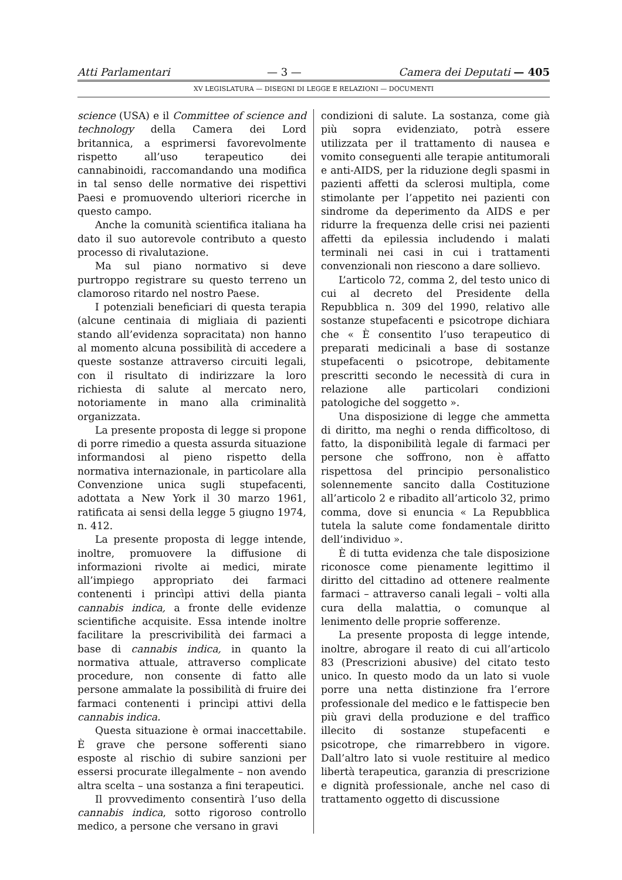Atti Parlamentari — 3 — Camera dei Deputati — 405
XV LEGISLATURA — DISEGNI DI LEGGE E RELAZIONI — DOCUMENTI
science (USA) e il Committee of science and technology della Camera dei Lord britannica, a esprimersi favorevolmente rispetto all’uso terapeutico dei cannabinoidi, raccomandando una modifica in tal senso delle normative dei rispettivi Paesi e promuovendo ulteriori ricerche in questo campo.
Anche la comunità scientifica italiana ha dato il suo autorevole contributo a questo processo di rivalutazione.
Ma sul piano normativo si deve purtroppo registrare su questo terreno un clamoroso ritardo nel nostro Paese.
I potenziali beneficiari di questa terapia (alcune centinaia di migliaia di pazienti stando all’evidenza sopracitata) non hanno al momento alcuna possibilità di accedere a queste sostanze attraverso circuiti legali, con il risultato di indirizzare la loro richiesta di salute al mercato nero, notoriamente in mano alla criminalità organizzata.
La presente proposta di legge si propone di porre rimedio a questa assurda situazione informandosi al pieno rispetto della normativa internazionale, in particolare alla Convenzione unica sugli stupefacenti, adottata a New York il 30 marzo 1961, ratificata ai sensi della legge 5 giugno 1974, n. 412.
La presente proposta di legge intende, inoltre, promuovere la diffusione di informazioni rivolte ai medici, mirate all’impiego appropriato dei farmaci contenenti i princìpi attivi della pianta cannabis indica, a fronte delle evidenze scientifiche acquisite. Essa intende inoltre facilitare la prescrivibilità dei farmaci a base di cannabis indica, in quanto la normativa attuale, attraverso complicate procedure, non consente di fatto alle persone ammalate la possibilità di fruire dei farmaci contenenti i princìpi attivi della cannabis indica.
Questa situazione è ormai inaccettabile. È grave che persone sofferenti siano esposte al rischio di subire sanzioni per essersi procurate illegalmente – non avendo altra scelta – una sostanza a fini terapeutici.
Il provvedimento consentirà l’uso della cannabis indica, sotto rigoroso controllo medico, a persone che versano in gravi
condizioni di salute. La sostanza, come già più sopra evidenziato, potrà essere utilizzata per il trattamento di nausea e vomito conseguenti alle terapie antitumorali e anti-AIDS, per la riduzione degli spasmi in pazienti affetti da sclerosi multipla, come stimolante per l’appetito nei pazienti con sindrome da deperimento da AIDS e per ridurre la frequenza delle crisi nei pazienti affetti da epilessia includendo i malati terminali nei casi in cui i trattamenti convenzionali non riescono a dare sollievo.
L’articolo 72, comma 2, del testo unico di cui al decreto del Presidente della Repubblica n. 309 del 1990, relativo alle sostanze stupefacenti e psicotrope dichiara che « È consentito l’uso terapeutico di preparati medicinali a base di sostanze stupefacenti o psicotrope, debitamente prescritti secondo le necessità di cura in relazione alle particolari condizioni patologiche del soggetto ».
Una disposizione di legge che ammetta di diritto, ma neghi o renda difficoltoso, di fatto, la disponibilità legale di farmaci per persone che soffrono, non è affatto rispettosa del principio personalistico solennemente sancito dalla Costituzione all’articolo 2 e ribadito all’articolo 32, primo comma, dove si enuncia « La Repubblica tutela la salute come fondamentale diritto dell’individuo ».
È di tutta evidenza che tale disposizione riconosce come pienamente legittimo il diritto del cittadino ad ottenere realmente farmaci – attraverso canali legali – volti alla cura della malattia, o comunque al lenimento delle proprie sofferenze.
La presente proposta di legge intende, inoltre, abrogare il reato di cui all’articolo 83 (Prescrizioni abusive) del citato testo unico. In questo modo da un lato si vuole porre una netta distinzione fra l’errore professionale del medico e le fattispecie ben più gravi della produzione e del traffico illecito di sostanze stupefacenti e psicotrope, che rimarrebbero in vigore. Dall’altro lato si vuole restituire al medico libertà terapeutica, garanzia di prescrizione e dignità professionale, anche nel caso di trattamento oggetto di discussione